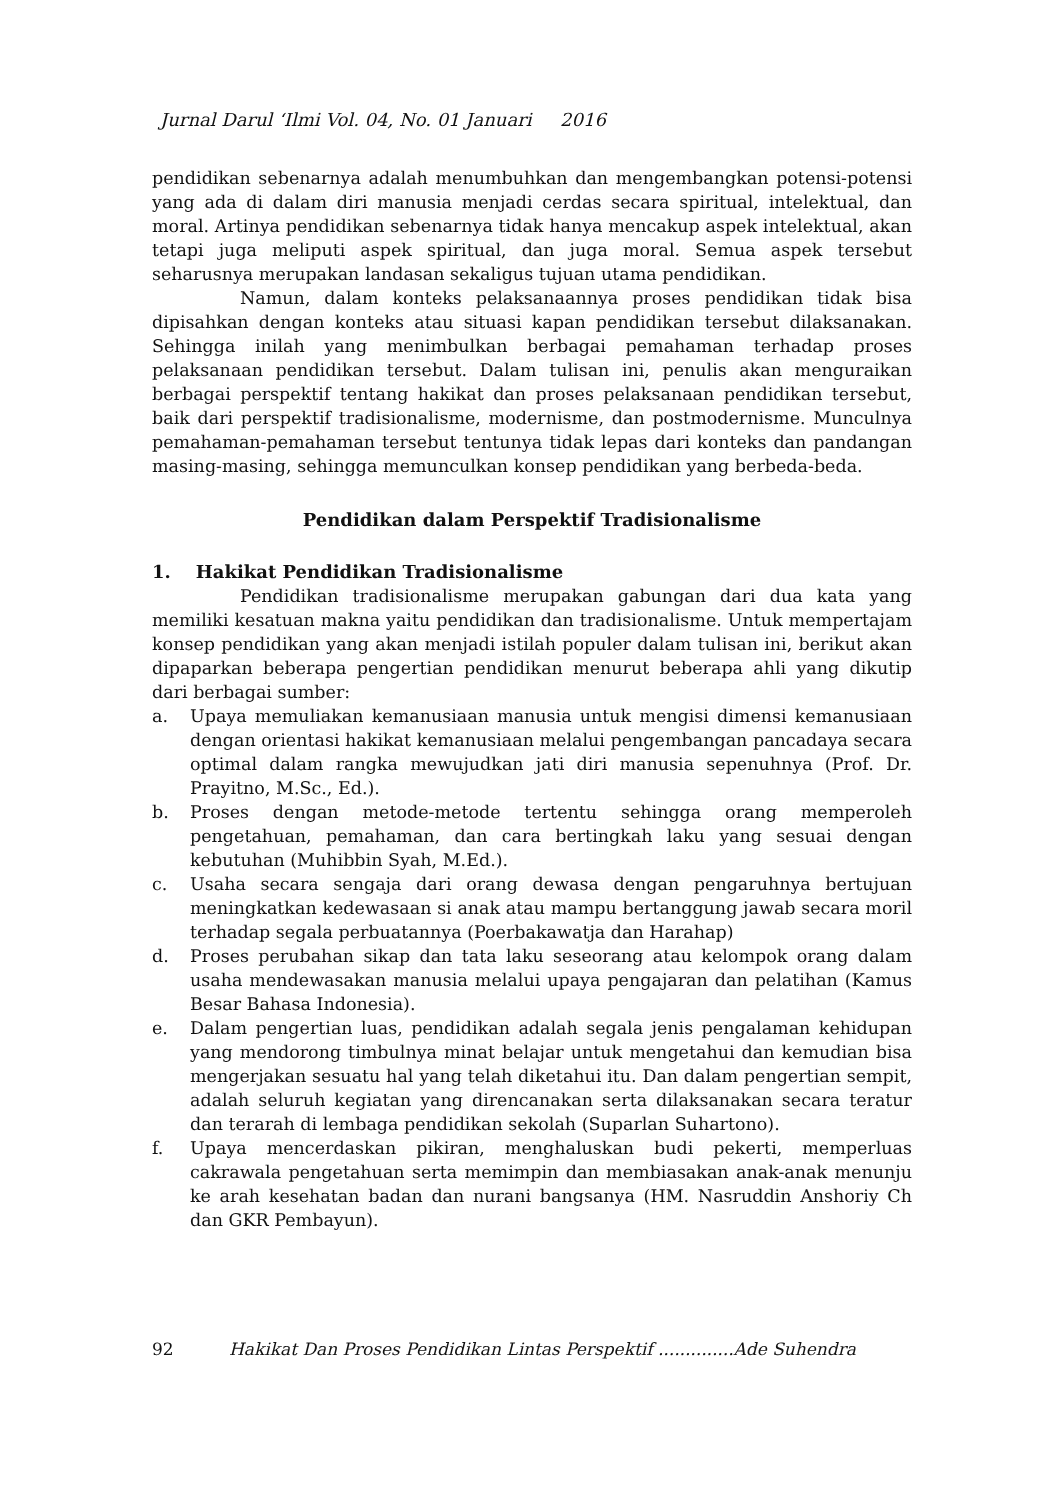Jurnal Darul ‘Ilmi Vol. 04, No. 01 Januari 2016
pendidikan sebenarnya adalah menumbuhkan dan mengembangkan potensi-potensi yang ada di dalam diri manusia menjadi cerdas secara spiritual, intelektual, dan moral. Artinya pendidikan sebenarnya tidak hanya mencakup aspek intelektual, akan tetapi juga meliputi aspek spiritual, dan juga moral. Semua aspek tersebut seharusnya merupakan landasan sekaligus tujuan utama pendidikan.
Namun, dalam konteks pelaksanaannya proses pendidikan tidak bisa dipisahkan dengan konteks atau situasi kapan pendidikan tersebut dilaksanakan. Sehingga inilah yang menimbulkan berbagai pemahaman terhadap proses pelaksanaan pendidikan tersebut. Dalam tulisan ini, penulis akan menguraikan berbagai perspektif tentang hakikat dan proses pelaksanaan pendidikan tersebut, baik dari perspektif tradisionalisme, modernisme, dan postmodernisme. Munculnya pemahaman-pemahaman tersebut tentunya tidak lepas dari konteks dan pandangan masing-masing, sehingga memunculkan konsep pendidikan yang berbeda-beda.
Pendidikan dalam Perspektif Tradisionalisme
1. Hakikat Pendidikan Tradisionalisme
Pendidikan tradisionalisme merupakan gabungan dari dua kata yang memiliki kesatuan makna yaitu pendidikan dan tradisionalisme. Untuk mempertajam konsep pendidikan yang akan menjadi istilah populer dalam tulisan ini, berikut akan dipaparkan beberapa pengertian pendidikan menurut beberapa ahli yang dikutip dari berbagai sumber:
a. Upaya memuliakan kemanusiaan manusia untuk mengisi dimensi kemanusiaan dengan orientasi hakikat kemanusiaan melalui pengembangan pancadaya secara optimal dalam rangka mewujudkan jati diri manusia sepenuhnya (Prof. Dr. Prayitno, M.Sc., Ed.).
b. Proses dengan metode-metode tertentu sehingga orang memperoleh pengetahuan, pemahaman, dan cara bertingkah laku yang sesuai dengan kebutuhan (Muhibbin Syah, M.Ed.).
c. Usaha secara sengaja dari orang dewasa dengan pengaruhnya bertujuan meningkatkan kedewasaan si anak atau mampu bertanggung jawab secara moril terhadap segala perbuatannya (Poerbakawatja dan Harahap)
d. Proses perubahan sikap dan tata laku seseorang atau kelompok orang dalam usaha mendewasakan manusia melalui upaya pengajaran dan pelatihan (Kamus Besar Bahasa Indonesia).
e. Dalam pengertian luas, pendidikan adalah segala jenis pengalaman kehidupan yang mendorong timbulnya minat belajar untuk mengetahui dan kemudian bisa mengerjakan sesuatu hal yang telah diketahui itu. Dan dalam pengertian sempit, adalah seluruh kegiatan yang direncanakan serta dilaksanakan secara teratur dan terarah di lembaga pendidikan sekolah (Suparlan Suhartono).
f. Upaya mencerdaskan pikiran, menghaluskan budi pekerti, memperluas cakrawala pengetahuan serta memimpin dan membiasakan anak-anak menunju ke arah kesehatan badan dan nurani bangsanya (HM. Nasruddin Anshoriy Ch dan GKR Pembayun).
92 Hakikat Dan Proses Pendidikan Lintas Perspektif ..............Ade Suhendra